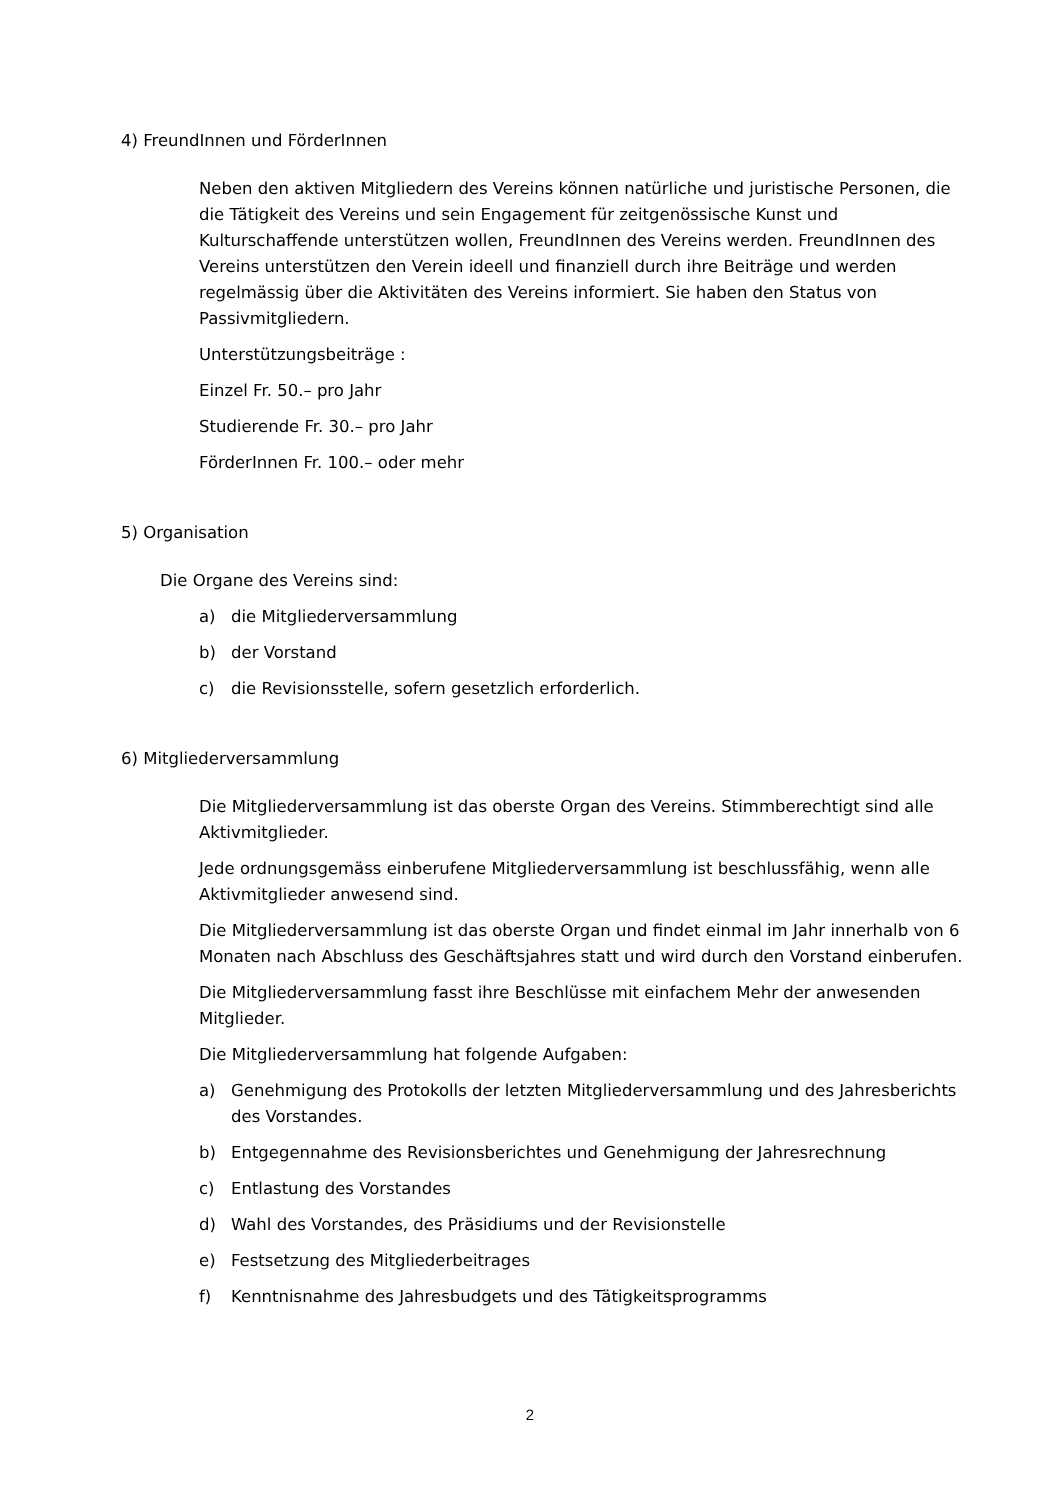4) FreundInnen und FörderInnen
Neben den aktiven Mitgliedern des Vereins können natürliche und juristische Personen, die die Tätigkeit des Vereins und sein Engagement für zeitgenössische Kunst und Kulturschaffende unterstützen wollen, FreundInnen des Vereins werden. FreundInnen des Vereins unterstützen den Verein ideell und finanziell durch ihre Beiträge und werden regelmässig über die Aktivitäten des Vereins informiert. Sie haben den Status von Passivmitgliedern.
Unterstützungsbeiträge :
Einzel Fr. 50.– pro Jahr
Studierende Fr. 30.– pro Jahr
FörderInnen Fr. 100.– oder mehr
5) Organisation
Die Organe des Vereins sind:
a) die Mitgliederversammlung
b) der Vorstand
c) die Revisionsstelle, sofern gesetzlich erforderlich.
6) Mitgliederversammlung
Die Mitgliederversammlung ist das oberste Organ des Vereins. Stimmberechtigt sind alle Aktivmitglieder.
Jede ordnungsgemäss einberufene Mitgliederversammlung ist beschlussfähig, wenn alle Aktivmitglieder anwesend sind.
Die Mitgliederversammlung ist das oberste Organ und findet einmal im Jahr innerhalb von 6 Monaten nach Abschluss des Geschäftsjahres statt und wird durch den Vorstand einberufen.
Die Mitgliederversammlung fasst ihre Beschlüsse mit einfachem Mehr der anwesenden Mitglieder.
Die Mitgliederversammlung hat folgende Aufgaben:
a) Genehmigung des Protokolls der letzten Mitgliederversammlung und des Jahresberichts des Vorstandes.
b) Entgegennahme des Revisionsberichtes und Genehmigung der Jahresrechnung
c) Entlastung des Vorstandes
d) Wahl des Vorstandes, des Präsidiums und der Revisionstelle
e) Festsetzung des Mitgliederbeitrages
f) Kenntnisnahme des Jahresbudgets und des Tätigkeitsprogramms
2